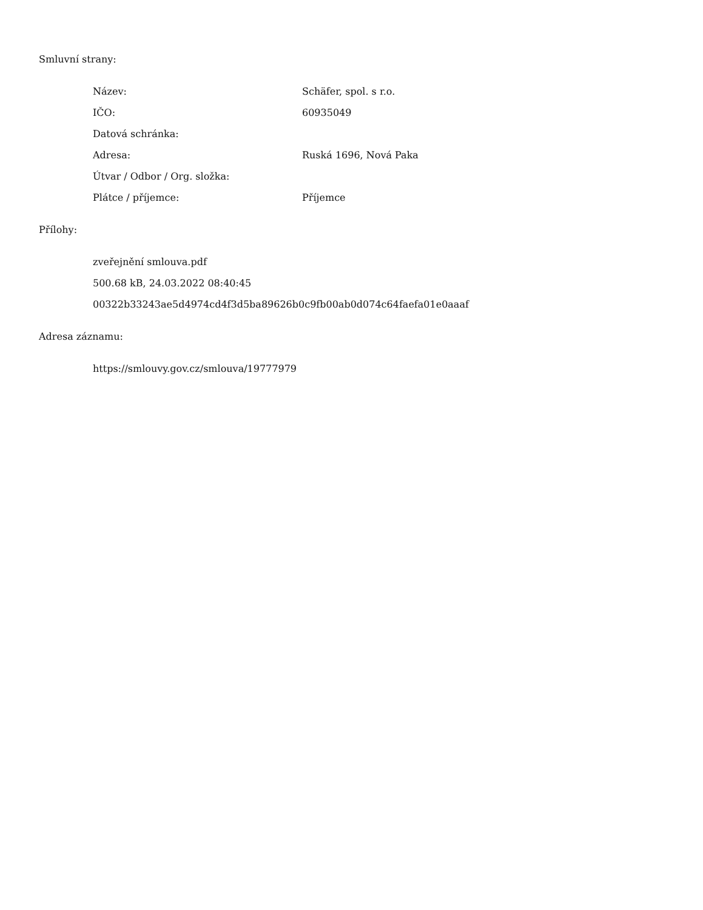Smluvní strany:
| Název: | Schäfer, spol. s r.o. |
| IČO: | 60935049 |
| Datová schránka: | |
| Adresa: | Ruská 1696, Nová Paka |
| Útvar / Odbor / Org. složka: | |
| Plátce / příjemce: | Příjemce |
Přílohy:
zveřejnění smlouva.pdf
500.68 kB, 24.03.2022 08:40:45
00322b33243ae5d4974cd4f3d5ba89626b0c9fb00ab0d074c64faefa01e0aaaf
Adresa záznamu:
https://smlouvy.gov.cz/smlouva/19777979